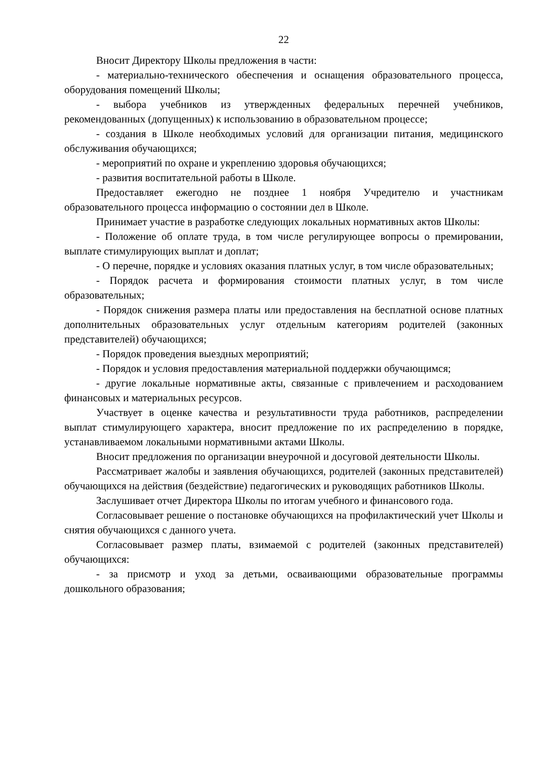22
Вносит Директору Школы предложения в части:
- материально-технического обеспечения и оснащения образовательного процесса, оборудования помещений Школы;
- выбора учебников из утвержденных федеральных перечней учебников, рекомендованных (допущенных) к использованию в образовательном процессе;
- создания в Школе необходимых условий для организации питания, медицинского обслуживания обучающихся;
- мероприятий по охране и укреплению здоровья обучающихся;
- развития воспитательной работы в Школе.
Предоставляет ежегодно не позднее 1 ноября Учредителю и участникам образовательного процесса информацию о состоянии дел в Школе.
Принимает участие в разработке следующих локальных нормативных актов Школы:
- Положение об оплате труда, в том числе регулирующее вопросы о премировании, выплате стимулирующих выплат и доплат;
- О перечне, порядке и условиях оказания платных услуг, в том числе образовательных;
- Порядок расчета и формирования стоимости платных услуг, в том числе образовательных;
- Порядок снижения размера платы или предоставления на бесплатной основе платных дополнительных образовательных услуг отдельным категориям родителей (законных представителей) обучающихся;
- Порядок проведения выездных мероприятий;
- Порядок и условия предоставления материальной поддержки обучающимся;
- другие локальные нормативные акты, связанные с привлечением и расходованием финансовых и материальных ресурсов.
Участвует в оценке качества и результативности труда работников, распределении выплат стимулирующего характера, вносит предложение по их распределению в порядке, устанавливаемом локальными нормативными актами Школы.
Вносит предложения по организации внеурочной и досуговой деятельности Школы.
Рассматривает жалобы и заявления обучающихся, родителей (законных представителей) обучающихся на действия (бездействие) педагогических и руководящих работников Школы.
Заслушивает отчет Директора Школы по итогам учебного и финансового года.
Согласовывает решение о постановке обучающихся на профилактический учет Школы и снятия обучающихся с данного учета.
Согласовывает размер платы, взимаемой с родителей (законных представителей) обучающихся:
- за присмотр и уход за детьми, осваивающими образовательные программы дошкольного образования;